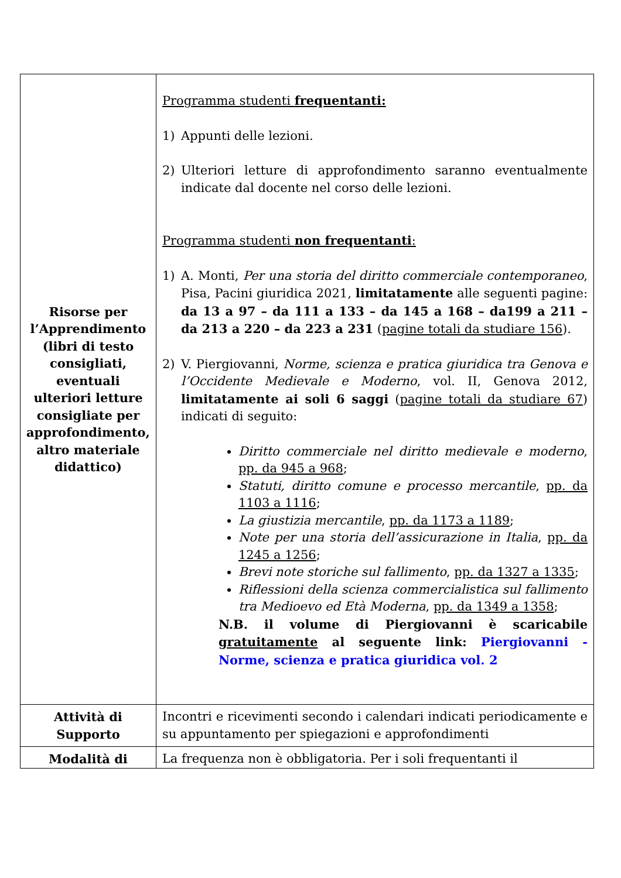| Risorse per l’Apprendimento (libri di testo consigliati, eventuali ulteriori letture consigliate per approfondimento, altro materiale didattico) | Programma studenti frequentanti: 1) Appunti delle lezioni. 2) Ulteriori letture di approfondimento saranno eventualmente indicate dal docente nel corso delle lezioni. Programma studenti non frequentanti : 1) A. Monti, Per una storia del diritto commerciale contemporaneo , Pisa, Pacini giuridica 2021, limitatamente alle seguenti pagine: da 13 a 97 – da 111 a 133 – da 145 a 168 – da199 a 211 – da 213 a 220 – da 223 a 231 ( pagine totali da studiare 156 ). 2) V. Piergiovanni, Norme, scienza e pratica giuridica tra Genova e l’Occidente Medievale e Moderno , vol. II, Genova 2012, limitatamente ai soli 6 saggi ( pagine totali da studiare 67 ) indicati di seguito: Diritto commerciale nel diritto medievale e moderno , pp. da 945 a 968 ; Statuti, diritto comune e processo mercantile , pp. da 1103 a 1116 ; La giustizia mercantile , pp. da 1173 a 1189 ; Note per una storia dell’assicurazione in Italia , pp. da 1245 a 1256 ; Brevi note storiche sul fallimento , pp. da 1327 a 1335 ; Riflessioni della scienza commercialistica sul fallimento tra Medioevo ed Età Moderna , pp. da 1349 a 1358 ; N.B. il volume di Piergiovanni è scaricabile gratuitamente al seguente link: Piergiovanni - Norme, scienza e pratica giuridica vol. 2 |
| Attività di Supporto | Incontri e ricevimenti secondo i calendari indicati periodicamente e su appuntamento per spiegazioni e approfondimenti |
| Modalità di | La frequenza non è obbligatoria. Per i soli frequentanti il |